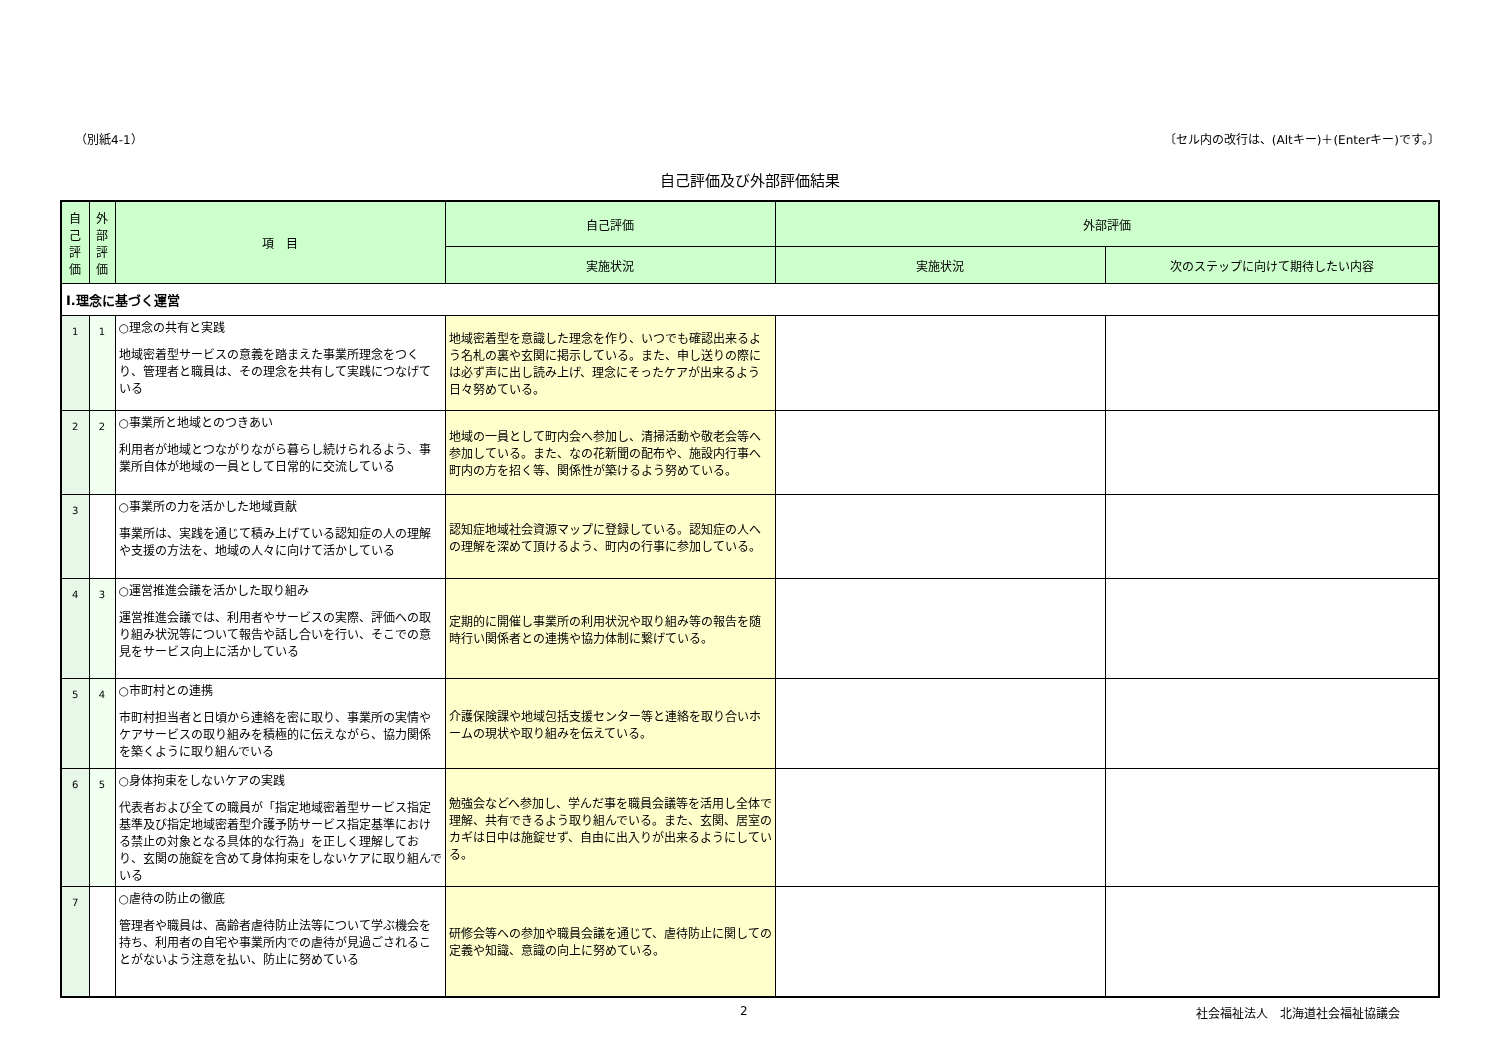（別紙4-1） 〔セル内の改行は、(Altキー)＋(Enterキー)です。〕
自己評価及び外部評価結果
| 自己評価 | 外部評価 | 項 目 | 自己評価 | 外部評価 | |
| --- | --- | --- | --- | --- | --- |
| | | | 実施状況 | 実施状況 | 次のステップに向けて期待したい内容 |
| Ⅰ.理念に基づく運営 | | | | | |
| 1 | 1 | ○理念の共有と実践 地域密着型サービスの意義を踏まえた事業所理念をつくり、管理者と職員は、その理念を共有して実践につなげている | 地域密着型を意識した理念を作り、いつでも確認出来るよう名札の裏や玄関に掲示している。また、申し送りの際には必ず声に出し読み上げ、理念にそったケアが出来るよう日々努めている。 | | |
| 2 | 2 | ○事業所と地域とのつきあい 利用者が地域とつながりながら暮らし続けられるよう、事業所自体が地域の一員として日常的に交流している | 地域の一員として町内会へ参加し、清掃活動や敬老会等へ参加している。また、なの花新聞の配布や、施設内行事へ町内の方を招く等、関係性が築けるよう努めている。 | | |
| 3 | | ○事業所の力を活かした地域貢献 事業所は、実践を通じて積み上げている認知症の人の理解や支援の方法を、地域の人々に向けて活かしている | 認知症地域社会資源マップに登録している。認知症の人への理解を深めて頂けるよう、町内の行事に参加している。 | | |
| 4 | 3 | ○運営推進会議を活かした取り組み 運営推進会議では、利用者やサービスの実際、評価への取り組み状況等について報告や話し合いを行い、そこでの意見をサービス向上に活かしている | 定期的に開催し事業所の利用状況や取り組み等の報告を随時行い関係者との連携や協力体制に繋げている。 | | |
| 5 | 4 | ○市町村との連携 市町村担当者と日頃から連絡を密に取り、事業所の実情やケアサービスの取り組みを積極的に伝えながら、協力関係を築くように取り組んでいる | 介護保険課や地域包括支援センター等と連絡を取り合いホームの現状や取り組みを伝えている。 | | |
| 6 | 5 | ○身体拘束をしないケアの実践 代表者および全ての職員が「指定地域密着型サービス指定基準及び指定地域密着型介護予防サービス指定基準における禁止の対象となる具体的な行為」を正しく理解しており、玄関の施錠を含めて身体拘束をしないケアに取り組んでいる | 勉強会などへ参加し、学んだ事を職員会議等を活用し全体で理解、共有できるよう取り組んでいる。また、玄関、居室のカギは日中は施錠せず、自由に出入りが出来るようにしている。 | | |
| 7 | | ○虐待の防止の徹底 管理者や職員は、高齢者虐待防止法等について学ぶ機会を持ち、利用者の自宅や事業所内での虐待が見過ごされることがないよう注意を払い、防止に努めている | 研修会等への参加や職員会議を通じて、虐待防止に関しての定義や知識、意識の向上に努めている。 | | |
2 社会福祉法人　北海道社会福祉協議会